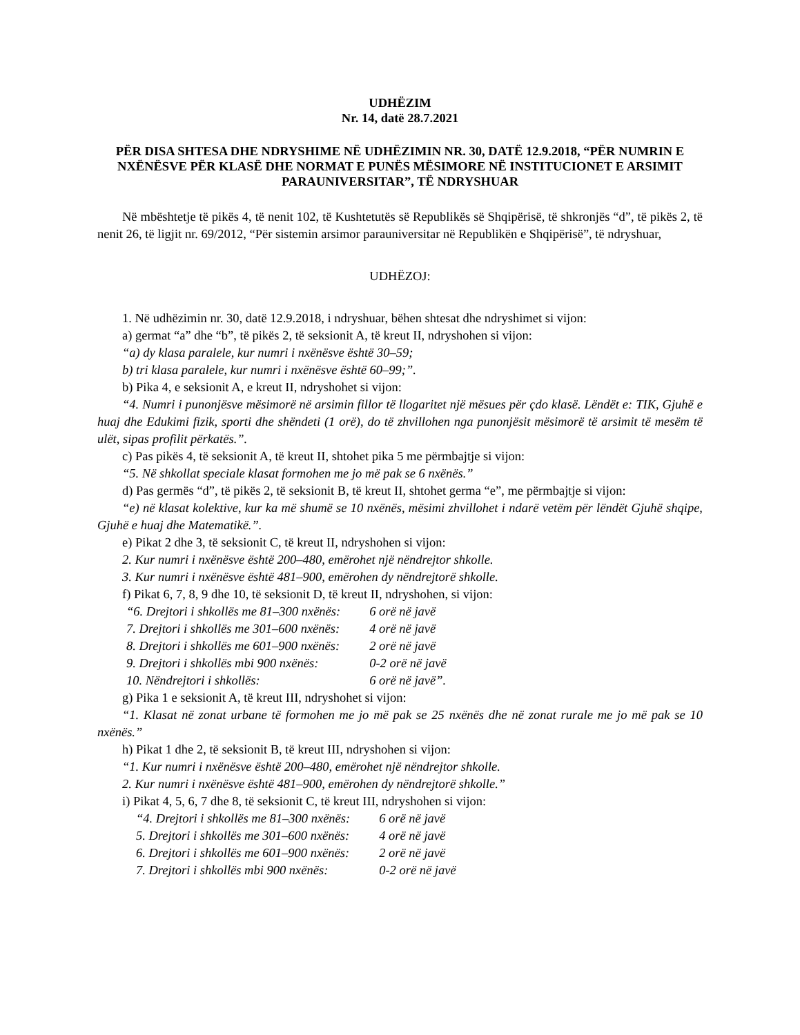UDHËZIM
Nr. 14, datë 28.7.2021
PËR DISA SHTESA DHE NDRYSHIME NË UDHËZIMIN NR. 30, DATË 12.9.2018, “PËR NUMRIN E NXËNËSVE PËR KLASË DHE NORMAT E PUNËS MËSIMORE NË INSTITUCIONET E ARSIMIT PARAUNIVERSITAR”, TË NDRYSHUAR
Në mbështetje të pikës 4, të nenit 102, të Kushtetutës së Republikës së Shqipërisë, të shkronjës “d”, të pikës 2, të nenit 26, të ligjit nr. 69/2012, “Për sistemin arsimor parauniversitar në Republikën e Shqipërisë”, të ndryshuar,
UDHËZOJ:
1. Në udhëzimin nr. 30, datë 12.9.2018, i ndryshuar, bëhen shtesat dhe ndryshimet si vijon:
a) germat “a” dhe “b”, të pikës 2, të seksionit A, të kreut II, ndryshohen si vijon:
“a) dy klasa paralele, kur numri i nxënësve është 30–59;
b) tri klasa paralele, kur numri i nxënësve është 60–99;”.
b) Pika 4, e seksionit A, e kreut II, ndryshohet si vijon:
“4. Numri i punonjësve mësimorë në arsimin fillor të llogaritet një mësues për çdo klasë. Lëndët e: TIK, Gjuhë e huaj dhe Edukimi fizik, sporti dhe shëndeti (1 orë), do të zhvillohen nga punonjësit mësimorë të arsimit të mesëm të ulët, sipas profilit përkatës.”.
c) Pas pikës 4, të seksionit A, të kreut II, shtohet pika 5 me përmbajtje si vijon:
“5. Në shkollat speciale klasat formohen me jo më pak se 6 nxënës.”
d) Pas germës “d”, të pikës 2, të seksionit B, të kreut II, shtohet germa “e”, me përmbajtje si vijon:
“e) në klasat kolektive, kur ka më shumë se 10 nxënës, mësimi zhvillohet i ndarë vetëm për lëndët Gjuhë shqipe, Gjuhë e huaj dhe Matematikë.”.
e) Pikat 2 dhe 3, të seksionit C, të kreut II, ndryshohen si vijon:
2. Kur numri i nxënësve është 200–480, emërohet një nëndrejtor shkolle.
3. Kur numri i nxënësve është 481–900, emërohen dy nëndrejtorë shkolle.
f) Pikat 6, 7, 8, 9 dhe 10, të seksionit D, të kreut II, ndryshohen, si vijon:
| “6. Drejtori i shkollës me 81–300 nxënës: | 6 orë në javë |
| 7. Drejtori i shkollës me 301–600 nxënës: | 4 orë në javë |
| 8. Drejtori i shkollës me 601–900 nxënës: | 2 orë në javë |
| 9. Drejtori i shkollës mbi 900 nxënës: | 0-2 orë në javë |
| 10. Nëndrejtori i shkollës: | 6 orë në javë”. |
g) Pika 1 e seksionit A, të kreut III, ndryshohet si vijon:
“1. Klasat në zonat urbane të formohen me jo më pak se 25 nxënës dhe në zonat rurale me jo më pak se 10 nxënës.”
h) Pikat 1 dhe 2, të seksionit B, të kreut III, ndryshohen si vijon:
“1. Kur numri i nxënësve është 200–480, emërohet një nëndrejtor shkolle.
2. Kur numri i nxënësve është 481–900, emërohen dy nëndrejtorë shkolle.”
i) Pikat 4, 5, 6, 7 dhe 8, të seksionit C, të kreut III, ndryshohen si vijon:
| “4. Drejtori i shkollës me 81–300 nxënës: | 6 orë në javë |
| 5. Drejtori i shkollës me 301–600 nxënës: | 4 orë në javë |
| 6. Drejtori i shkollës me 601–900 nxënës: | 2 orë në javë |
| 7. Drejtori i shkollës mbi 900 nxënës: | 0-2 orë në javë |